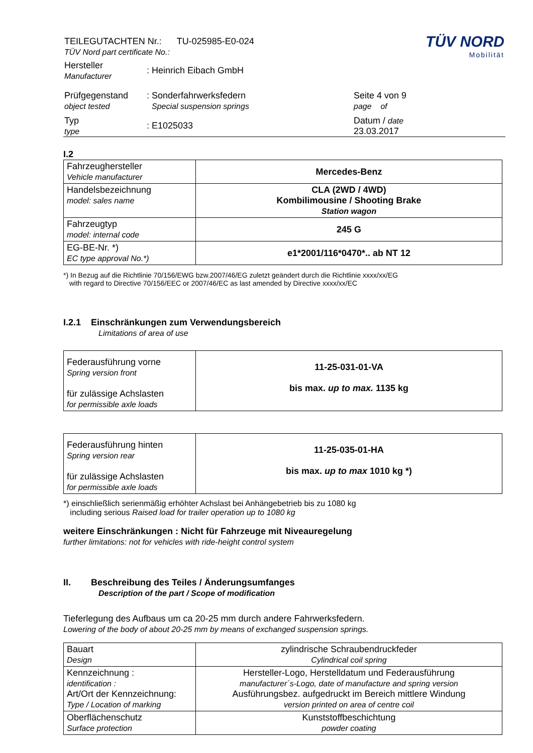| TEILEGUTACHTEN Nr.: TU-025985-E0-024 TÜV Nord part certificate No.: | | TÜV NORD Mobilität |
| Hersteller Manufacturer | : Heinrich Eibach GmbH | |
| Prüfgegenstand object tested | : Sonderfahrwerksfedern Special suspension springs | Seite 4 von 9 page of |
| Typ type | : E1025033 | Datum / date 23.03.2017 |
I.2
| Fahrzeughersteller Vehicle manufacturer | Mercedes-Benz |
| Handelsbezeichnung model: sales name | CLA (2WD / 4WD) Kombilimousine / Shooting Brake Station wagon |
| Fahrzeugtyp model: internal code | 245 G |
| EG-BE-Nr. *) EC type approval No.*) | e1*2001/116*0470*.. ab NT 12 |
*) In Bezug auf die Richtlinie 70/156/EWG bzw.2007/46/EG zuletzt geändert durch die Richtlinie xxxx/xx/EG
with regard to Directive 70/156/EEC or 2007/46/EC as last amended by Directive xxxx/xx/EC
I.2.1 Einschränkungen zum Verwendungsbereich
Limitations of area of use
| Federausführung vorne Spring version front für zulässige Achslasten for permissible axle loads | 11-25-031-01-VA bis max. up to max. 1135 kg |
| Federausführung hinten Spring version rear für zulässige Achslasten for permissible axle loads | 11-25-035-01-HA bis max. up to max 1010 kg *) |
*) einschließlich serienmäßig erhöhter Achslast bei Anhängebetrieb bis zu 1080 kg
including serious Raised load for trailer operation up to 1080 kg
weitere Einschränkungen : Nicht für Fahrzeuge mit Niveauregelung
further limitations: not for vehicles with ride-height control system
II. Beschreibung des Teiles / Änderungsumfanges
Description of the part / Scope of modification
Tieferlegung des Aufbaus um ca 20-25 mm durch andere Fahrwerksfedern.
Lowering of the body of about 20-25 mm by means of exchanged suspension springs.
| Bauart Design | zylindrische Schraubendruckfeder Cylindrical coil spring |
| Kennzeichnung : identification : Art/Ort der Kennzeichnung: Type / Location of marking | Hersteller-Logo, Herstelldatum und Federausführung manufacturer´s-Logo, date of manufacture and spring version Ausführungsbez. aufgedruckt im Bereich mittlere Windung version printed on area of centre coil |
| Oberflächenschutz Surface protection | Kunststoffbeschichtung powder coating |